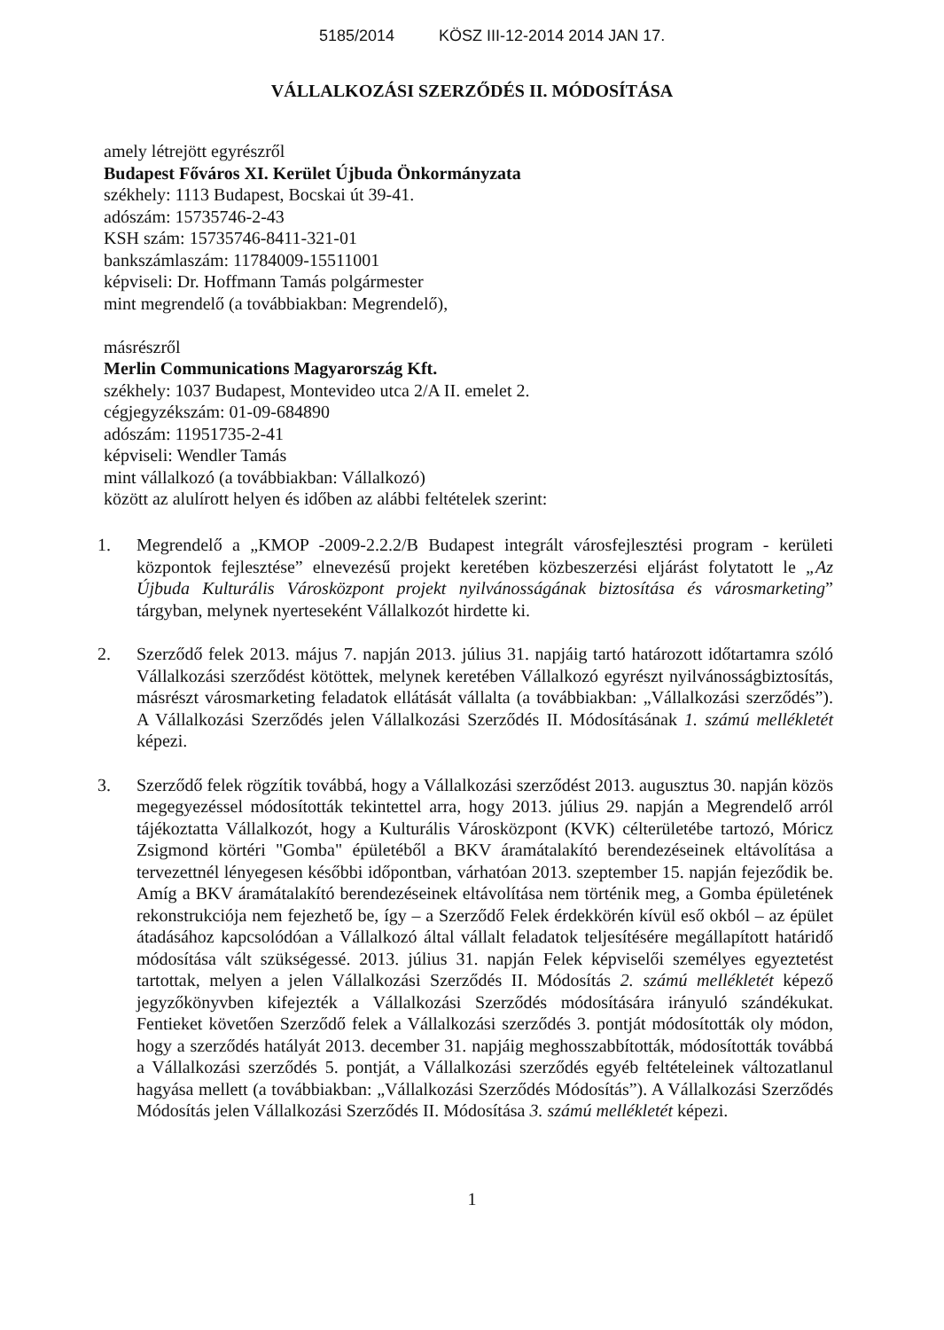5185/2014 KÖSZ III-12-2014 2014 JAN 17.
VÁLLALKOZÁSI SZERZŐDÉS II. MÓDOSÍTÁSA
amely létrejött egyrészről
Budapest Főváros XI. Kerület Újbuda Önkormányzata
székhely: 1113 Budapest, Bocskai út 39-41.
adószám: 15735746-2-43
KSH szám: 15735746-8411-321-01
bankszámlaszám: 11784009-15511001
képviseli: Dr. Hoffmann Tamás polgármester
mint megrendelő (a továbbiakban: Megrendelő),
másrészről
Merlin Communications Magyarország Kft.
székhely: 1037 Budapest, Montevideo utca 2/A II. emelet 2.
cégjegyzékszám: 01-09-684890
adószám: 11951735-2-41
képviseli: Wendler Tamás
mint vállalkozó (a továbbiakban: Vállalkozó)
között az alulírott helyen és időben az alábbi feltételek szerint:
1. Megrendelő a „KMOP -2009-2.2.2/B Budapest integrált városfejlesztési program - kerületi központok fejlesztése” elnevezésű projekt keretében közbeszerzési eljárást folytatott le „Az Újbuda Kulturális Városközpont projekt nyilvánosságának biztosítása és városmarketing” tárgyban, melynek nyerteseként Vállalkozót hirdette ki.
2. Szerződő felek 2013. május 7. napján 2013. július 31. napjáig tartó határozott időtartamra szóló Vállalkozási szerződést kötöttek, melynek keretében Vállalkozó egyrészt nyilvánosságbiztosítás, másrészt városmarketing feladatok ellátását vállalta (a továbbiakban: „Vállalkozási szerződés”). A Vállalkozási Szerződés jelen Vállalkozási Szerződés II. Módosításának 1. számú mellékletét képezi.
3. Szerződő felek rögzítik továbbá, hogy a Vállalkozási szerződést 2013. augusztus 30. napján közös megegyezéssel módosították tekintettel arra, hogy 2013. július 29. napján a Megrendelő arról tájékoztatta Vállalkozót, hogy a Kulturális Városközpont (KVK) célterületébe tartozó, Móricz Zsigmond körtéri "Gomba" épületéből a BKV áramátalakító berendezéseinek eltávolítása a tervezettnél lényegesen későbbi időpontban, várhatóan 2013. szeptember 15. napján fejeződik be. Amíg a BKV áramátalakító berendezéseinek eltávolítása nem történik meg, a Gomba épületének rekonstrukciója nem fejezhető be, így – a Szerződő Felek érdekkörén kívül eső okból – az épület átadásához kapcsolódóan a Vállalkozó által vállalt feladatok teljesítésére megállapított határidő módosítása vált szükségessé. 2013. július 31. napján Felek képviselői személyes egyeztetést tartottak, melyen a jelen Vállalkozási Szerződés II. Módosítás 2. számú mellékletét képező jegyzőkönyvben kifejezték a Vállalkozási Szerződés módosítására irányuló szándékukat. Fentieket követően Szerződő felek a Vállalkozási szerződés 3. pontját módosították oly módon, hogy a szerződés hatályát 2013. december 31. napjáig meghosszabbították, módosították továbbá a Vállalkozási szerződés 5. pontját, a Vállalkozási szerződés egyéb feltételeinek változatlanul hagyása mellett (a továbbiakban: „Vállalkozási Szerződés Módosítás”). A Vállalkozási Szerződés Módosítás jelen Vállalkozási Szerződés II. Módosítása 3. számú mellékletét képezi.
1